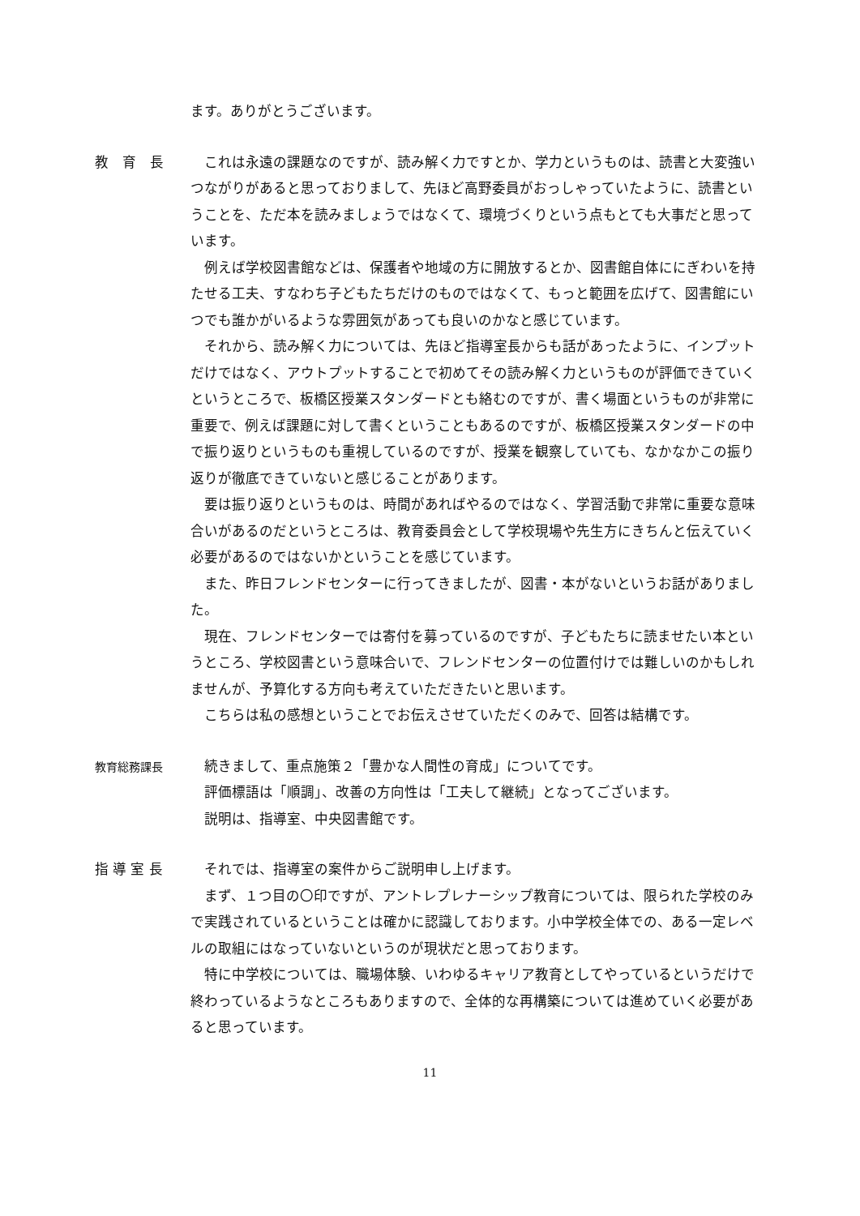ます。ありがとうございます。
教　育　長 これは永遠の課題なのですが、読み解く力ですとか、学力というものは、読書と大変強いつながりがあると思っておりまして、先ほど高野委員がおっしゃっていたように、読書ということを、ただ本を読みましょうではなくて、環境づくりという点もとても大事だと思っています。
例えば学校図書館などは、保護者や地域の方に開放するとか、図書館自体ににぎわいを持たせる工夫、すなわち子どもたちだけのものではなくて、もっと範囲を広げて、図書館にいつでも誰かがいるような雰囲気があっても良いのかなと感じています。
それから、読み解く力については、先ほど指導室長からも話があったように、インプットだけではなく、アウトプットすることで初めてその読み解く力というものが評価できていくというところで、板橋区授業スタンダードとも絡むのですが、書く場面というものが非常に重要で、例えば課題に対して書くということもあるのですが、板橋区授業スタンダードの中で振り返りというものも重視しているのですが、授業を観察していても、なかなかこの振り返りが徹底できていないと感じることがあります。
要は振り返りというものは、時間があればやるのではなく、学習活動で非常に重要な意味合いがあるのだというところは、教育委員会として学校現場や先生方にきちんと伝えていく必要があるのではないかということを感じています。
また、昨日フレンドセンターに行ってきましたが、図書・本がないというお話がありました。
現在、フレンドセンターでは寄付を募っているのですが、子どもたちに読ませたい本というところ、学校図書という意味合いで、フレンドセンターの位置付けでは難しいのかもしれませんが、予算化する方向も考えていただきたいと思います。
こちらは私の感想ということでお伝えさせていただくのみで、回答は結構です。
教育総務課長
続きまして、重点施策２「豊かな人間性の育成」についてです。
評価標語は「順調」、改善の方向性は「工夫して継続」となってございます。
説明は、指導室、中央図書館です。
指 導 室 長 それでは、指導室の案件からご説明申し上げます。
まず、１つ目の〇印ですが、アントレプレナーシップ教育については、限られた学校のみで実践されているということは確かに認識しております。小中学校全体での、ある一定レベルの取組にはなっていないというのが現状だと思っております。
特に中学校については、職場体験、いわゆるキャリア教育としてやっているというだけで終わっているようなところもありますので、全体的な再構築については進めていく必要があると思っています。
11